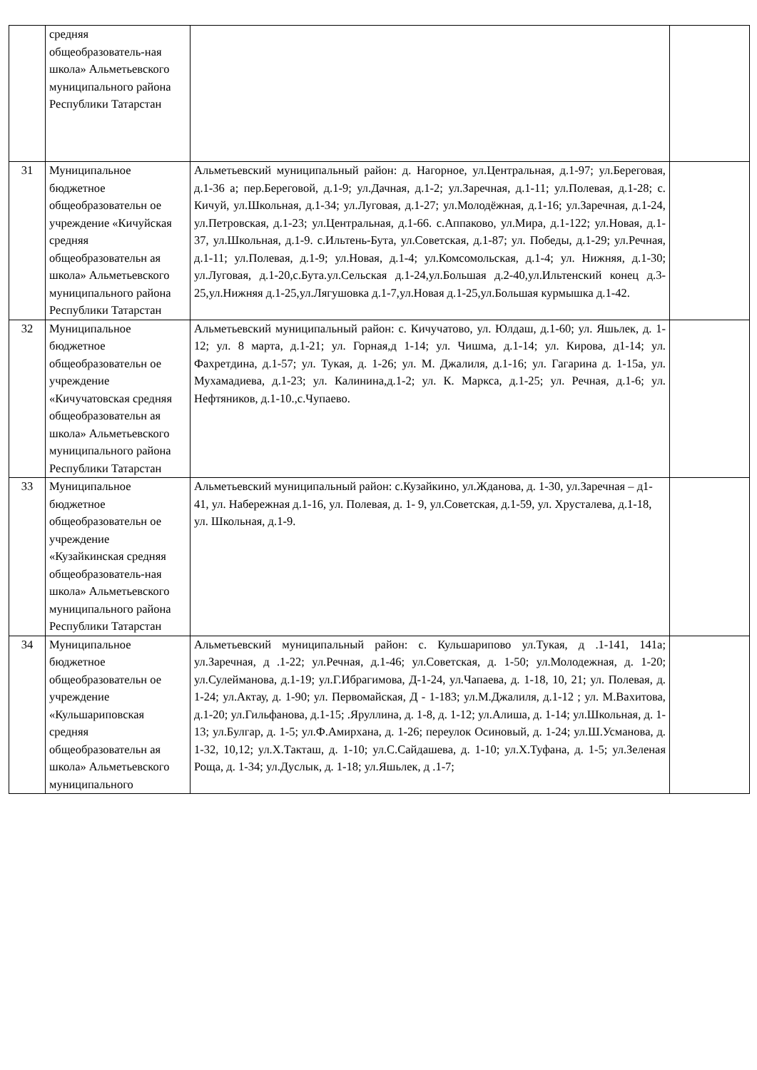| | средняя общеобразователь-ная школа» Альметьевского муниципального района Республики Татарстан | | |
| 31 | Муниципальное бюджетное общеобразовательн ое учреждение «Кичуйская средняя общеобразовательн ая школа» Альметьевского муниципального района Республики Татарстан | Альметьевский муниципальный район: д. Нагорное, ул.Центральная, д.1-97; ул.Береговая, д.1-36 а; пер.Береговой, д.1-9; ул.Дачная, д.1-2; ул.Заречная, д.1-11; ул.Полевая, д.1-28; с. Кичуй, ул.Школьная, д.1-34; ул.Луговая, д.1-27; ул.Молодёжная, д.1-16; ул.Заречная, д.1-24, ул.Петровская, д.1-23; ул.Центральная, д.1-66. с.Аппаково, ул.Мира, д.1-122; ул.Новая, д.1-37, ул.Школьная, д.1-9. с.Ильтень-Бута, ул.Советская, д.1-87; ул. Победы, д.1-29; ул.Речная, д.1-11; ул.Полевая, д.1-9; ул.Новая, д.1-4; ул.Комсомольская, д.1-4; ул. Нижняя, д.1-30; ул.Луговая, д.1-20,с.Бута.ул.Сельская д.1-24,ул.Большая д.2-40,ул.Ильтенский конец д.3-25,ул.Нижняя д.1-25,ул.Лягушовка д.1-7,ул.Новая д.1-25,ул.Большая курмышка д.1-42. | |
| 32 | Муниципальное бюджетное общеобразовательн ое учреждение «Кичучатовская средняя общеобразовательн ая школа» Альметьевского муниципального района Республики Татарстан | Альметьевский муниципальный район: с. Кичучатово, ул. Юлдаш, д.1-60; ул. Яшьлек, д. 1-12; ул. 8 марта, д.1-21; ул. Горная,д 1-14; ул. Чишма, д.1-14; ул. Кирова, д1-14; ул. Фахретдина, д.1-57; ул. Тукая, д. 1-26; ул. М. Джалиля, д.1-16; ул. Гагарина д. 1-15а, ул. Мухамадиева, д.1-23; ул. Калинина,д.1-2; ул. К. Маркса, д.1-25; ул. Речная, д.1-6; ул. Нефтяников, д.1-10.,с.Чупаево. | |
| 33 | Муниципальное бюджетное общеобразовательн ое учреждение «Кузайкинская средняя общеобразователь-ная школа» Альметьевского муниципального района Республики Татарстан | Альметьевский муниципальный район: с.Кузайкино, ул.Жданова, д. 1-30, ул.Заречная – д1- 41, ул. Набережная д.1-16, ул. Полевая, д. 1- 9, ул.Советская, д.1-59, ул. Хрусталева, д.1-18, ул. Школьная, д.1-9. | |
| 34 | Муниципальное бюджетное общеобразовательн ое учреждение «Кульшариповская средняя общеобразовательн ая школа» Альметьевского муниципального | Альметьевский муниципальный район: с. Кульшарипово ул.Тукая, д .1-141, 141а; ул.Заречная, д .1-22; ул.Речная, д.1-46; ул.Советская, д. 1-50; ул.Молодежная, д. 1-20; ул.Сулейманова, д.1-19; ул.Г.Ибрагимова, Д-1-24, ул.Чапаева, д. 1-18, 10, 21; ул. Полевая, д. 1-24; ул.Актау, д. 1-90; ул. Первомайская, Д - 1-183; ул.М.Джалиля, д.1-12 ; ул. М.Вахитова, д.1-20; ул.Гильфанова, д.1-15; .Яруллина, д. 1-8, д. 1-12; ул.Алиша, д. 1-14; ул.Школьная, д. 1-13; ул.Булгар, д. 1-5; ул.Ф.Амирхана, д. 1-26; переулок Осиновый, д. 1-24; ул.Ш.Усманова, д. 1-32, 10,12; ул.Х.Такташ, д. 1-10; ул.С.Сайдашева, д. 1-10; ул.Х.Туфана, д. 1-5; ул.Зеленая Роща, д. 1-34; ул.Дуслык, д. 1-18; ул.Яшьлек, д .1-7; | |